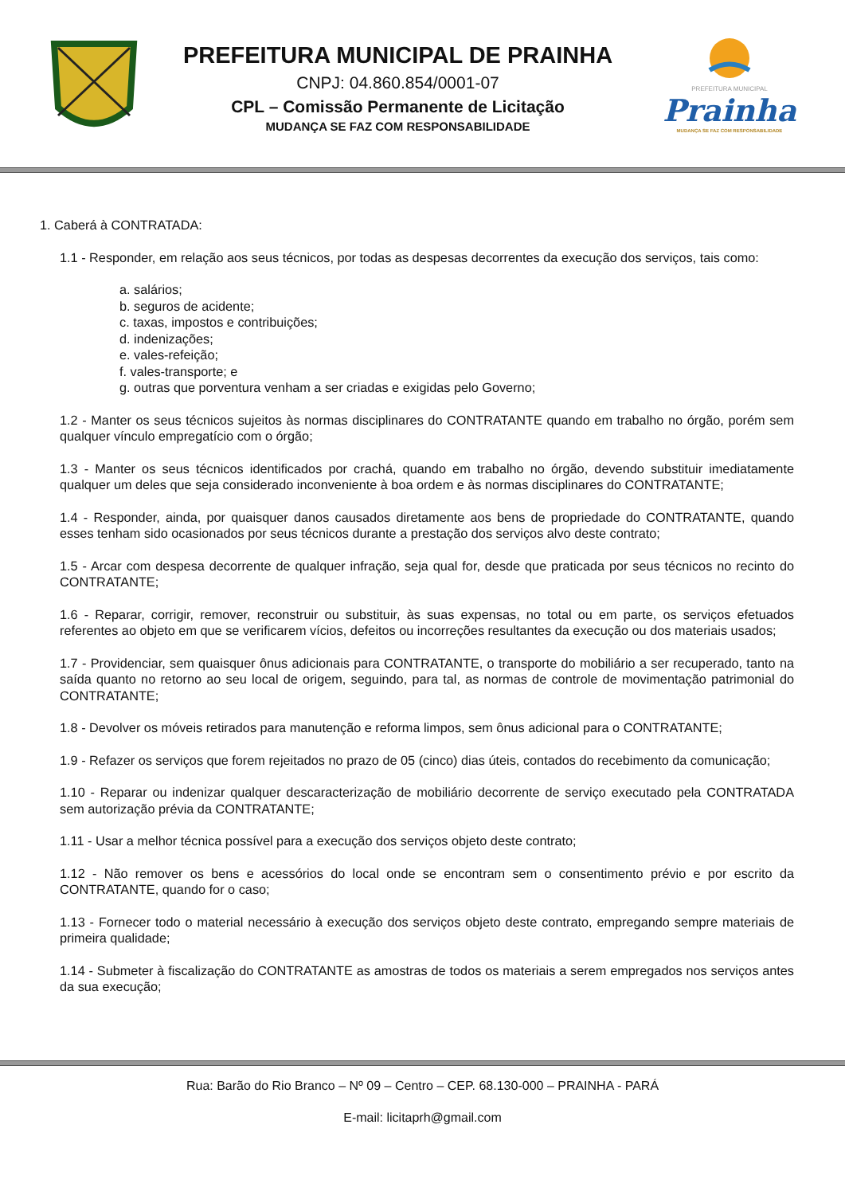PREFEITURA MUNICIPAL DE PRAINHA
CNPJ: 04.860.854/0001-07
CPL – Comissão Permanente de Licitação
MUDANÇA SE FAZ COM RESPONSABILIDADE
PREFEITURA MUNICIPAL
Prainha
MUDANÇA SE FAZ COM RESPONSABILIDADE
1. Caberá à CONTRATADA:
1.1 - Responder, em relação aos seus técnicos, por todas as despesas decorrentes da execução dos serviços, tais como:
a. salários;
b. seguros de acidente;
c. taxas, impostos e contribuições;
d. indenizações;
e. vales-refeição;
f. vales-transporte; e
g. outras que porventura venham a ser criadas e exigidas pelo Governo;
1.2 - Manter os seus técnicos sujeitos às normas disciplinares do CONTRATANTE quando em trabalho no órgão, porém sem qualquer vínculo empregatício com o órgão;
1.3 - Manter os seus técnicos identificados por crachá, quando em trabalho no órgão, devendo substituir imediatamente qualquer um deles que seja considerado inconveniente à boa ordem e às normas disciplinares do CONTRATANTE;
1.4 - Responder, ainda, por quaisquer danos causados diretamente aos bens de propriedade do CONTRATANTE, quando esses tenham sido ocasionados por seus técnicos durante a prestação dos serviços alvo deste contrato;
1.5 - Arcar com despesa decorrente de qualquer infração, seja qual for, desde que praticada por seus técnicos no recinto do CONTRATANTE;
1.6 - Reparar, corrigir, remover, reconstruir ou substituir, às suas expensas, no total ou em parte, os serviços efetuados referentes ao objeto em que se verificarem vícios, defeitos ou incorreções resultantes da execução ou dos materiais usados;
1.7 - Providenciar, sem quaisquer ônus adicionais para CONTRATANTE, o transporte do mobiliário a ser recuperado, tanto na saída quanto no retorno ao seu local de origem, seguindo, para tal, as normas de controle de movimentação patrimonial do CONTRATANTE;
1.8 - Devolver os móveis retirados para manutenção e reforma limpos, sem ônus adicional para o CONTRATANTE;
1.9 - Refazer os serviços que forem rejeitados no prazo de 05 (cinco) dias úteis, contados do recebimento da comunicação;
1.10 - Reparar ou indenizar qualquer descaracterização de mobiliário decorrente de serviço executado pela CONTRATADA sem autorização prévia da CONTRATANTE;
1.11 - Usar a melhor técnica possível para a execução dos serviços objeto deste contrato;
1.12 - Não remover os bens e acessórios do local onde se encontram sem o consentimento prévio e por escrito da CONTRATANTE, quando for o caso;
1.13 - Fornecer todo o material necessário à execução dos serviços objeto deste contrato, empregando sempre materiais de primeira qualidade;
1.14 - Submeter à fiscalização do CONTRATANTE as amostras de todos os materiais a serem empregados nos serviços antes da sua execução;
Rua: Barão do Rio Branco – Nº 09 – Centro – CEP. 68.130-000 – PRAINHA - PARÁ
E-mail: licitaprh@gmail.com